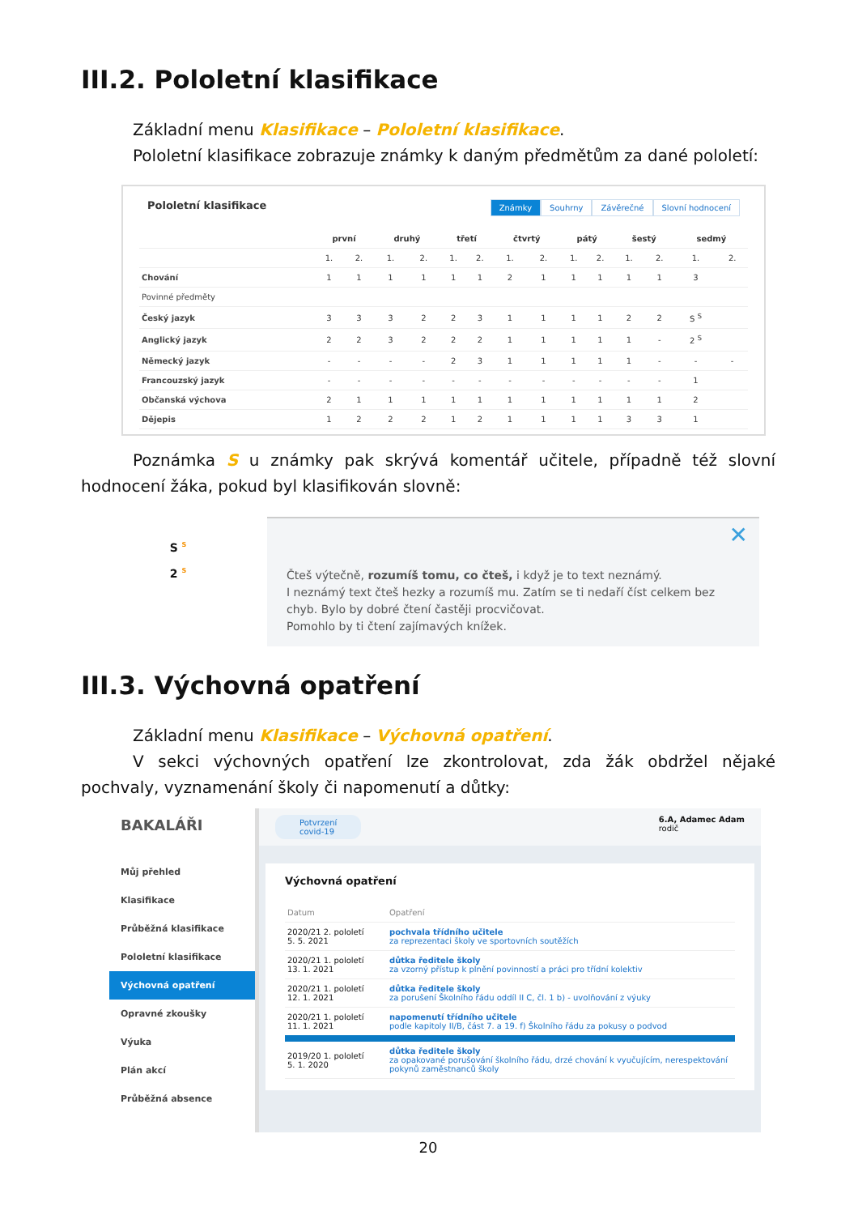III.2. Pololetní klasifikace
Základní menu Klasifikace – Pololetní klasifikace.
Pololetní klasifikace zobrazuje známky k daným předmětům za dané pololetí:
Pololetní klasifikace
Známky Souhrny Závěrečné Slovní hodnocení
| | první | | druhý | | třetí | | čtvrtý | | pátý | | šestý | | sedmý | |
| --- | --- | --- | --- | --- | --- | --- | --- | --- | --- | --- | --- | --- | --- | --- |
| | 1. | 2. | 1. | 2. | 1. | 2. | 1. | 2. | 1. | 2. | 1. | 2. | 1. | 2. |
| Chování | 1 | 1 | 1 | 1 | 1 | 1 | 2 | 1 | 1 | 1 | 1 | 1 | 3 | |
| Povinné předměty | | | | | | | | | | | | | | |
| Český jazyk | 3 | 3 | 3 | 2 | 2 | 3 | 1 | 1 | 1 | 1 | 2 | 2 | S <sup>S</sup> | |
| Anglický jazyk | 2 | 2 | 3 | 2 | 2 | 2 | 1 | 1 | 1 | 1 | 1 | - | 2 <sup>S</sup> | |
| Německý jazyk | - | - | - | - | 2 | 3 | 1 | 1 | 1 | 1 | 1 | - | - | - |
| Francouzský jazyk | - | - | - | - | - | - | - | - | - | - | - | - | 1 | |
| Občanská výchova | 2 | 1 | 1 | 1 | 1 | 1 | 1 | 1 | 1 | 1 | 1 | 1 | 2 | |
| Dějepis | 1 | 2 | 2 | 2 | 1 | 2 | 1 | 1 | 1 | 1 | 3 | 3 | 1 | |
Poznámka S u známky pak skrývá komentář učitele, případně též slovní hodnocení žáka, pokud byl klasifikován slovně:
S <sup>S</sup>
2 <sup>S</sup>
✕
Čteš výtečně, rozumíš tomu, co čteš, i když je to text neznámý.
I neznámý text čteš hezky a rozumíš mu. Zatím se ti nedaří číst celkem bez chyb. Bylo by dobré čtení častěji procvičovat.
Pomohlo by ti čtení zajímavých knížek.
III.3. Výchovná opatření
Základní menu Klasifikace – Výchovná opatření.
V sekci výchovných opatření lze zkontrolovat, zda žák obdržel nějaké pochvaly, vyznamenání školy či napomenutí a důtky:
BAKALÁŘI
Můj přehled
Klasifikace
Průběžná klasifikace
Pololetní klasifikace
Výchovná opatření
Opravné zkoušky
Výuka
Plán akcí
Průběžná absence
Potvrzení
covid-19 6.A, Adamec Adam
rodič
Výchovná opatření
| Datum | Opatření |
| 2020/21 2. pololetí 5. 5. 2021 | pochvala třídního učitele za reprezentaci školy ve sportovních soutěžích |
| 2020/21 1. pololetí 13. 1. 2021 | důtka ředitele školy za vzorný přístup k plnění povinností a práci pro třídní kolektiv |
| 2020/21 1. pololetí 12. 1. 2021 | důtka ředitele školy za porušení Školního řádu oddíl II C, čl. 1 b) - uvolňování z výuky |
| 2020/21 1. pololetí 11. 1. 2021 | napomenutí třídního učitele podle kapitoly II/B, část 7. a 19. f) Školního řádu za pokusy o podvod |
| 2019/20 1. pololetí 5. 1. 2020 | důtka ředitele školy za opakované porušování školního řádu, drzé chování k vyučujícím, nerespektování pokynů zaměstnanců školy |
20